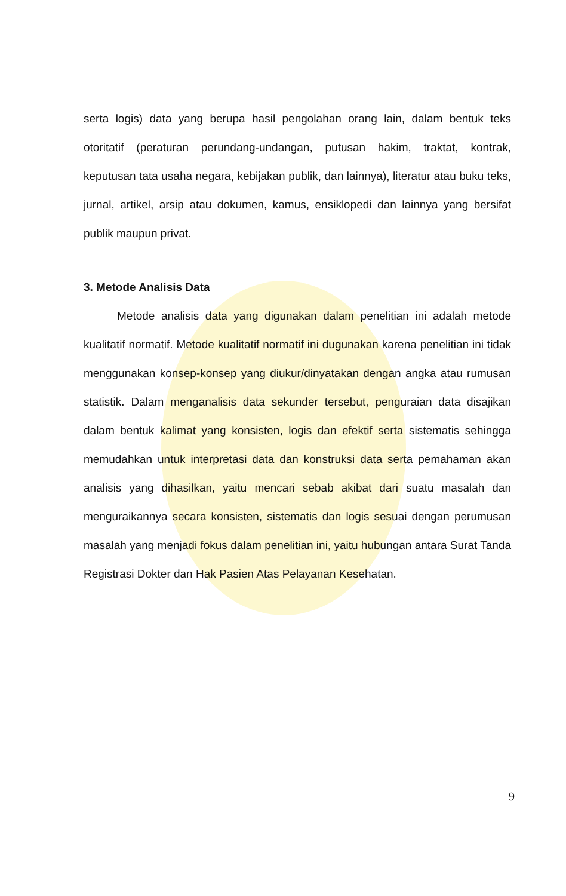serta logis) data yang berupa hasil pengolahan orang lain, dalam bentuk teks otoritatif (peraturan perundang-undangan, putusan hakim, traktat, kontrak, keputusan tata usaha negara, kebijakan publik, dan lainnya), literatur atau buku teks, jurnal, artikel, arsip atau dokumen, kamus, ensiklopedi dan lainnya yang bersifat publik maupun privat.
3. Metode Analisis Data
Metode analisis data yang digunakan dalam penelitian ini adalah metode kualitatif normatif. Metode kualitatif normatif ini dugunakan karena penelitian ini tidak menggunakan konsep-konsep yang diukur/dinyatakan dengan angka atau rumusan statistik. Dalam menganalisis data sekunder tersebut, penguraian data disajikan dalam bentuk kalimat yang konsisten, logis dan efektif serta sistematis sehingga memudahkan untuk interpretasi data dan konstruksi data serta pemahaman akan analisis yang dihasilkan, yaitu mencari sebab akibat dari suatu masalah dan menguraikannya secara konsisten, sistematis dan logis sesuai dengan perumusan masalah yang menjadi fokus dalam penelitian ini, yaitu hubungan antara Surat Tanda Registrasi Dokter dan Hak Pasien Atas Pelayanan Kesehatan.
9